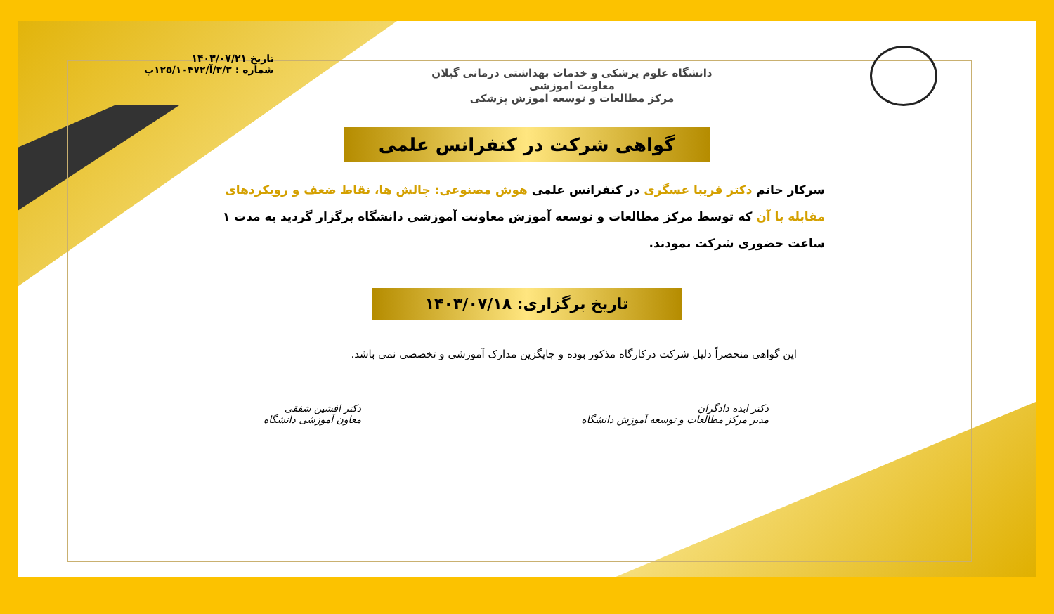دانشگاه علوم پزشکی و خدمات بهداشتی درمانی گیلان
معاونت اموزشی
مرکز مطالعات و توسعه اموزش پزشکی
تاریخ ۱۴۰۳/۰۷/۲۱
شماره : ۳/۳/آ/۱۲۵/۱۰۴۷۲پ
گواهی شرکت در کنفرانس علمی
سرکار خانم دکتر فریبا عسگری در کنفرانس علمی هوش مصنوعی: چالش ها، نقاط ضعف و رویکردهای مقابله با آن که توسط مرکز مطالعات و توسعه آموزش معاونت آموزشی دانشگاه برگزار گردید به مدت ۱ ساعت حضوری شرکت نمودند.
تاریخ برگزاری: ۱۴۰۳/۰۷/۱۸
این گواهی منحصراً دلیل شرکت درکارگاه مذکور بوده و جایگزین مدارک آموزشی و تخصصی نمی باشد.
دکتر ایده دادگران
مدیر مرکز مطالعات و توسعه آموزش دانشگاه
دکتر افشین شفقی
معاون آموزشی دانشگاه